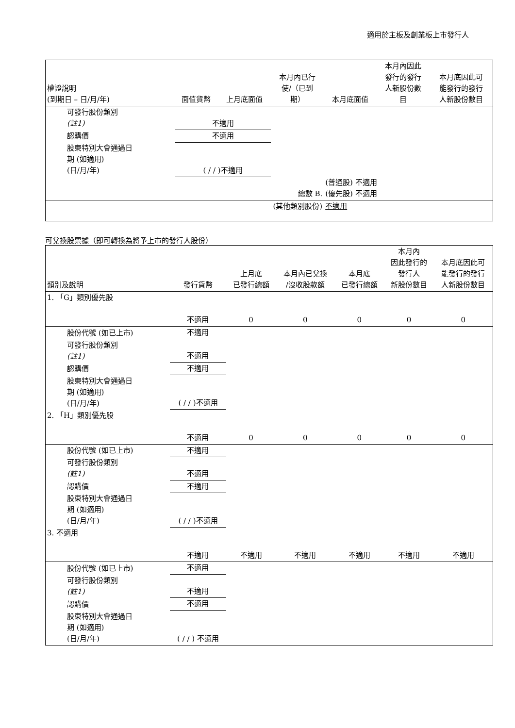適用於主板及創業板上市發行人
| 權證說明 (到期日 – 日/月/年) | 面值貨幣 | 上月底面值 | 本月內已行 使/（已到 期） | 本月底面值 | 本月內因此 發行的發行 人新股份數 目 | 本月底因此可 能發行的發行 人新股份數目 |
| --- | --- | --- | --- | --- | --- | --- |
| 可發行股份類別 (註1) | 不適用 | | | | | |
| 認購價 | 不適用 | | | | | |
| 股東特別大會通過日 期 (如適用) (日/月/年) | ( / / )不適用 | | | | | |
| | | | 總數 B. | (普通股) 不適用 (優先股) 不適用 | | |
| (其他類別股份) | | | | 不適用 | | |
可兌換股票據（即可轉換為將予上市的發行人股份）
| 類別及說明 | 發行貨幣 | 上月底 已發行總額 | 本月內已兌換 /沒收股款額 | 本月底 已發行總額 | 本月內 因此發行的 發行人 新股份數目 | 本月底因此可 能發行的發行 人新股份數目 |
| --- | --- | --- | --- | --- | --- | --- |
| 1. 「G」類別優先股 | 不適用 | 0 | 0 | 0 | 0 | 0 |
| 股份代號 (如已上市) | 不適用 | | | | | |
| 可發行股份類別 (註1) | 不適用 | | | | | |
| 認購價 | 不適用 | | | | | |
| 股東特別大會通過日 期 (如適用) (日/月/年) | ( / / )不適用 | | | | | |
| 2. 「H」類別優先股 | 不適用 | 0 | 0 | 0 | 0 | 0 |
| 股份代號 (如已上市) | 不適用 | | | | | |
| 可發行股份類別 (註1) | 不適用 | | | | | |
| 認購價 | 不適用 | | | | | |
| 股東特別大會通過日 期 (如適用) (日/月/年) | ( / / )不適用 | | | | | |
| 3. 不適用 | 不適用 | 不適用 | 不適用 | 不適用 | 不適用 | 不適用 |
| 股份代號 (如已上市) | 不適用 | | | | | |
| 可發行股份類別 (註1) | 不適用 | | | | | |
| 認購價 | 不適用 | | | | | |
| 股東特別大會通過日 期 (如適用) (日/月/年) | ( / / ) 不適用 | | | | | |